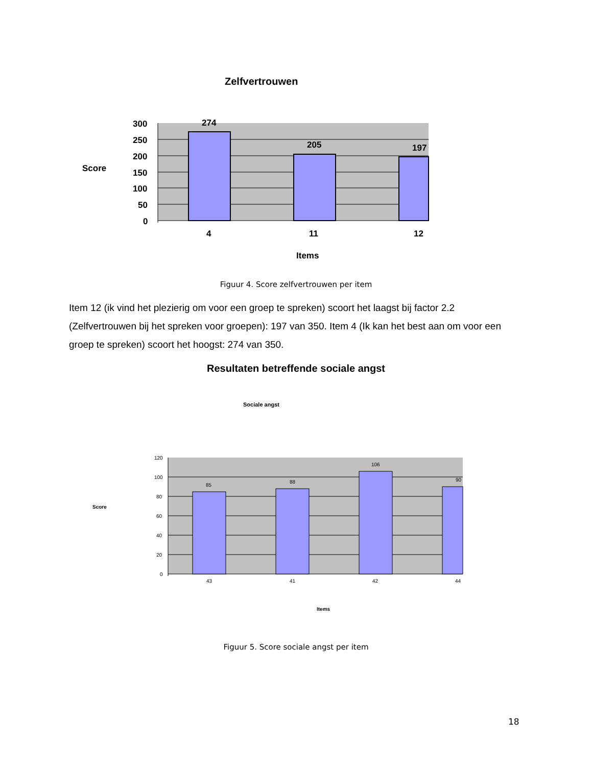Zelfvertrouwen
300
250
200
150
100
50
0
Score
4
11
12
Items
274
205
197
120
100
80
60
40
20
0
85
88
106
90
43
41
42
44
Sociale angst
Score
Items
Figuur 4. Score zelfvertrouwen per item
Item 12 (ik vind het plezierig om voor een groep te spreken) scoort het laagst bij factor 2.2 (Zelfvertrouwen bij het spreken voor groepen): 197 van 350. Item 4 (Ik kan het best aan om voor een groep te spreken) scoort het hoogst: 274 van 350.
Resultaten betreffende sociale angst
Figuur 5. Score sociale angst per item
18